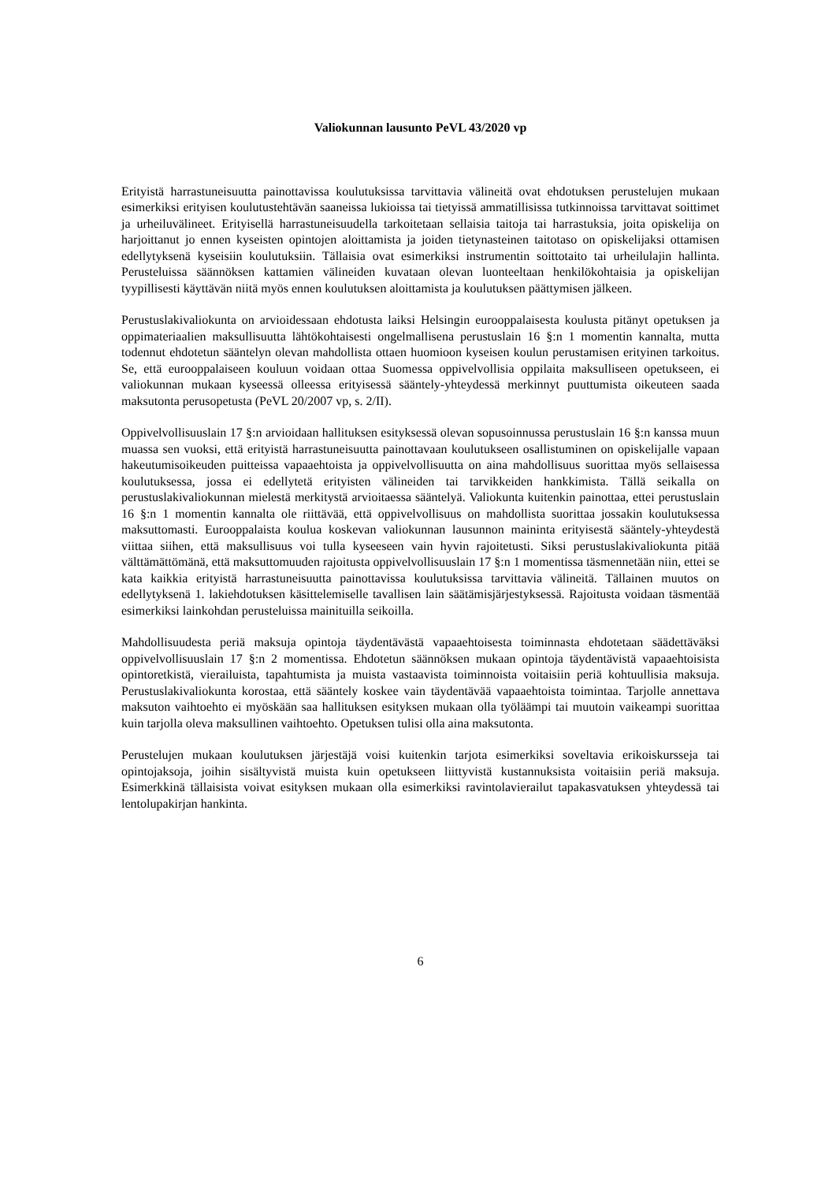Valiokunnan lausunto PeVL 43/2020 vp
Erityistä harrastuneisuutta painottavissa koulutuksissa tarvittavia välineitä ovat ehdotuksen perustelujen mukaan esimerkiksi erityisen koulutustehtävän saaneissa lukioissa tai tietyissä ammatillisissa tutkinnoissa tarvittavat soittimet ja urheiluvälineet. Erityisellä harrastuneisuudella tarkoitetaan sellaisia taitoja tai harrastuksia, joita opiskelija on harjoittanut jo ennen kyseisten opintojen aloittamista ja joiden tietynasteinen taitotaso on opiskelijaksi ottamisen edellytyksenä kyseisiin koulutuksiin. Tällaisia ovat esimerkiksi instrumentin soittotaito tai urheilulajin hallinta. Perusteluissa säännöksen kattamien välineiden kuvataan olevan luonteeltaan henkilökohtaisia ja opiskelijan tyypillisesti käyttävän niitä myös ennen koulutuksen aloittamista ja koulutuksen päättymisen jälkeen.
Perustuslakivaliokunta on arvioidessaan ehdotusta laiksi Helsingin eurooppalaisesta koulusta pitänyt opetuksen ja oppimateriaalien maksullisuutta lähtökohtaisesti ongelmallisena perustuslain 16 §:n 1 momentin kannalta, mutta todennut ehdotetun sääntelyn olevan mahdollista ottaen huomioon kyseisen koulun perustamisen erityinen tarkoitus. Se, että eurooppalaiseen kouluun voidaan ottaa Suomessa oppivelvollisia oppilaita maksulliseen opetukseen, ei valiokunnan mukaan kyseessä olleessa erityisessä sääntely-yhteydessä merkinnyt puuttumista oikeuteen saada maksutonta perusopetusta (PeVL 20/2007 vp, s. 2/II).
Oppivelvollisuuslain 17 §:n arvioidaan hallituksen esityksessä olevan sopusoinnussa perustuslain 16 §:n kanssa muun muassa sen vuoksi, että erityistä harrastuneisuutta painottavaan koulutukseen osallistuminen on opiskelijalle vapaan hakeutumisoikeuden puitteissa vapaaehtoista ja oppivelvollisuutta on aina mahdollisuus suorittaa myös sellaisessa koulutuksessa, jossa ei edellytetä erityisten välineiden tai tarvikkeiden hankkimista. Tällä seikalla on perustuslakivaliokunnan mielestä merkitystä arvioitaessa sääntelyä. Valiokunta kuitenkin painottaa, ettei perustuslain 16 §:n 1 momentin kannalta ole riittävää, että oppivelvollisuus on mahdollista suorittaa jossakin koulutuksessa maksuttomasti. Eurooppalaista koulua koskevan valiokunnan lausunnon maininta erityisestä sääntely-yhteydestä viittaa siihen, että maksullisuus voi tulla kyseeseen vain hyvin rajoitetusti. Siksi perustuslakivaliokunta pitää välttämättömänä, että maksuttomuuden rajoitusta oppivelvollisuuslain 17 §:n 1 momentissa täsmennetään niin, ettei se kata kaikkia erityistä harrastuneisuutta painottavissa koulutuksissa tarvittavia välineitä. Tällainen muutos on edellytyksenä 1. lakiehdotuksen käsittelemiselle tavallisen lain säätämisjärjestyksessä. Rajoitusta voidaan täsmentää esimerkiksi lainkohdan perusteluissa mainituilla seikoilla.
Mahdollisuudesta periä maksuja opintoja täydentävästä vapaaehtoisesta toiminnasta ehdotetaan säädettäväksi oppivelvollisuuslain 17 §:n 2 momentissa. Ehdotetun säännöksen mukaan opintoja täydentävistä vapaaehtoisista opintoretkistä, vierailuista, tapahtumista ja muista vastaavista toiminnoista voitaisiin periä kohtuullisia maksuja. Perustuslakivaliokunta korostaa, että sääntely koskee vain täydentävää vapaaehtoista toimintaa. Tarjolle annettava maksuton vaihtoehto ei myöskään saa hallituksen esityksen mukaan olla työläämpi tai muutoin vaikeampi suorittaa kuin tarjolla oleva maksullinen vaihtoehto. Opetuksen tulisi olla aina maksutonta.
Perustelujen mukaan koulutuksen järjestäjä voisi kuitenkin tarjota esimerkiksi soveltavia erikoiskursseja tai opintojaksoja, joihin sisältyvistä muista kuin opetukseen liittyvistä kustannuksista voitaisiin periä maksuja. Esimerkkinä tällaisista voivat esityksen mukaan olla esimerkiksi ravintolavierailut tapakasvatuksen yhteydessä tai lentolupakirjan hankinta.
6